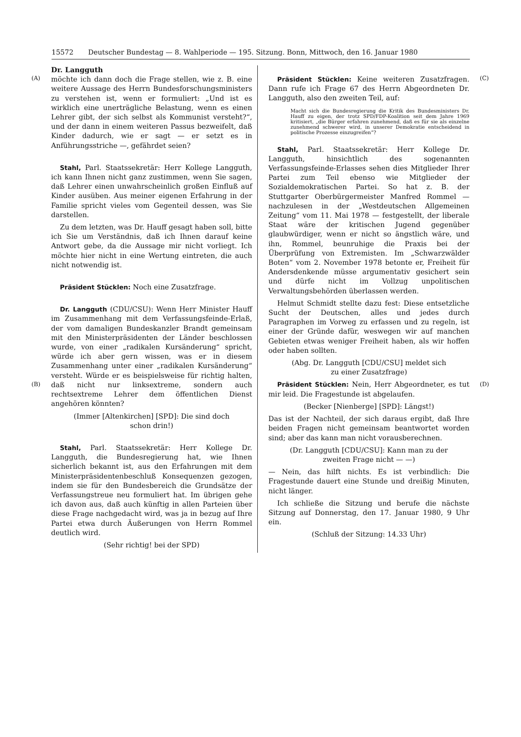15572 Deutscher Bundestag — 8. Wahlperiode — 195. Sitzung. Bonn, Mittwoch, den 16. Januar 1980
(A)
(B)
(C)
(D)
Dr. Langguth
möchte ich dann doch die Frage stellen, wie z. B. eine weitere Aussage des Herrn Bundesforschungsministers zu verstehen ist, wenn er formuliert: „Und ist es wirklich eine unerträgliche Belastung, wenn es einen Lehrer gibt, der sich selbst als Kommunist versteht?“, und der dann in einem weiteren Passus bezweifelt, daß Kinder dadurch, wie er sagt — er setzt es in Anführungsstriche —, gefährdet seien?
Stahl, Parl. Staatssekretär: Herr Kollege Langguth, ich kann Ihnen nicht ganz zustimmen, wenn Sie sagen, daß Lehrer einen unwahrscheinlich großen Einfluß auf Kinder ausüben. Aus meiner eigenen Erfahrung in der Familie spricht vieles vom Gegenteil dessen, was Sie darstellen.
Zu dem letzten, was Dr. Hauff gesagt haben soll, bitte ich Sie um Verständnis, daß ich Ihnen darauf keine Antwort gebe, da die Aussage mir nicht vorliegt. Ich möchte hier nicht in eine Wertung eintreten, die auch nicht notwendig ist.
Präsident Stücklen: Noch eine Zusatzfrage.
Dr. Langguth (CDU/CSU): Wenn Herr Minister Hauff im Zusammenhang mit dem Verfassungsfeinde-Erlaß, der vom damaligen Bundeskanzler Brandt gemeinsam mit den Ministerpräsidenten der Länder beschlossen wurde, von einer „radikalen Kursänderung“ spricht, würde ich aber gern wissen, was er in diesem Zusammenhang unter einer „radikalen Kursänderung“ versteht. Würde er es beispielsweise für richtig halten, daß nicht nur linksextreme, sondern auch rechtsextreme Lehrer dem öffentlichen Dienst angehören könnten?
(Immer [Altenkirchen] [SPD]: Die sind doch
schon drin!)
Stahl, Parl. Staatssekretär: Herr Kollege Dr. Langguth, die Bundesregierung hat, wie Ihnen sicherlich bekannt ist, aus den Erfahrungen mit dem Ministerpräsidentenbeschluß Konsequenzen gezogen, indem sie für den Bundesbereich die Grundsätze der Verfassungstreue neu formuliert hat. Im übrigen gehe ich davon aus, daß auch künftig in allen Parteien über diese Frage nachgedacht wird, was ja in bezug auf Ihre Partei etwa durch Äußerungen von Herrn Rommel deutlich wird.
(Sehr richtig! bei der SPD)
Präsident Stücklen: Keine weiteren Zusatzfragen. Dann rufe ich Frage 67 des Herrn Abgeordneten Dr. Langguth, also den zweiten Teil, auf:
Macht sich die Bundesregierung die Kritik des Bundesministers Dr. Hauff zu eigen, der trotz SPD/FDP-Koalition seit dem Jahre 1969 kritisiert, „die Bürger erfahren zunehmend, daß es für sie als einzelne zunehmend schwerer wird, in unserer Demokratie entscheidend in politische Prozesse einzugreifen“?
Stahl, Parl. Staatssekretär: Herr Kollege Dr. Langguth, hinsichtlich des sogenannten Verfassungsfeinde-Erlasses sehen dies Mitglieder Ihrer Partei zum Teil ebenso wie Mitglieder der Sozialdemokratischen Partei. So hat z. B. der Stuttgarter Oberbürgermeister Manfred Rommel — nachzulesen in der „Westdeutschen Allgemeinen Zeitung“ vom 11. Mai 1978 — festgestellt, der liberale Staat wäre der kritischen Jugend gegenüber glaubwürdiger, wenn er nicht so ängstlich wäre, und ihn, Rommel, beunruhige die Praxis bei der Überprüfung von Extremisten. Im „Schwarzwälder Boten“ vom 2. November 1978 betonte er, Freiheit für Andersdenkende müsse argumentativ gesichert sein und dürfe nicht im Vollzug unpolitischen Verwaltungsbehörden überlassen werden.
Helmut Schmidt stellte dazu fest: Diese entsetzliche Sucht der Deutschen, alles und jedes durch Paragraphen im Vorweg zu erfassen und zu regeln, ist einer der Gründe dafür, weswegen wir auf manchen Gebieten etwas weniger Freiheit haben, als wir hoffen oder haben sollten.
(Abg. Dr. Langguth [CDU/CSU] meldet sich
zu einer Zusatzfrage)
Präsident Stücklen: Nein, Herr Abgeordneter, es tut mir leid. Die Fragestunde ist abgelaufen.
(Becker [Nienberge] [SPD]: Längst!)
Das ist der Nachteil, der sich daraus ergibt, daß Ihre beiden Fragen nicht gemeinsam beantwortet worden sind; aber das kann man nicht vorausberechnen.
(Dr. Langguth [CDU/CSU]: Kann man zu der
zweiten Frage nicht — —)
— Nein, das hilft nichts. Es ist verbindlich: Die Fragestunde dauert eine Stunde und dreißig Minuten, nicht länger.
Ich schließe die Sitzung und berufe die nächste Sitzung auf Donnerstag, den 17. Januar 1980, 9 Uhr ein.
(Schluß der Sitzung: 14.33 Uhr)